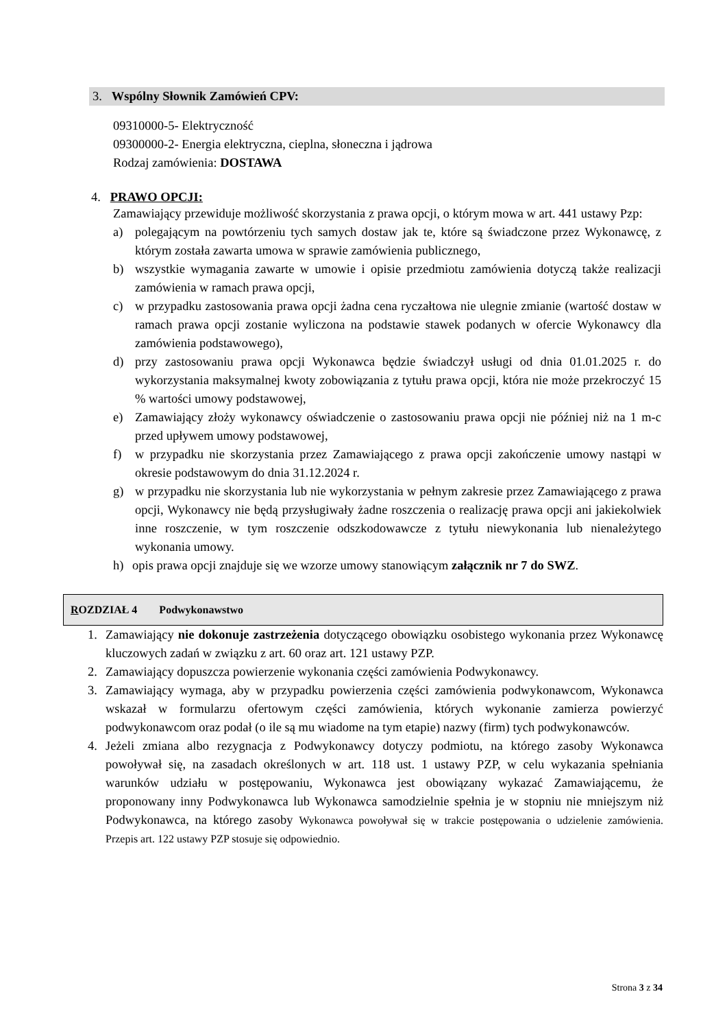3. Wspólny Słownik Zamówień CPV:
09310000-5- Elektryczność
09300000-2- Energia elektryczna, cieplna, słoneczna i jądrowa
Rodzaj zamówienia: DOSTAWA
4. PRAWO OPCJI:
Zamawiający przewiduje możliwość skorzystania z prawa opcji, o którym mowa w art. 441 ustawy Pzp:
a) polegającym na powtórzeniu tych samych dostaw jak te, które są świadczone przez Wykonawcę, z którym została zawarta umowa w sprawie zamówienia publicznego,
b) wszystkie wymagania zawarte w umowie i opisie przedmiotu zamówienia dotyczą także realizacji zamówienia w ramach prawa opcji,
c) w przypadku zastosowania prawa opcji żadna cena ryczałtowa nie ulegnie zmianie (wartość dostaw w ramach prawa opcji zostanie wyliczona na podstawie stawek podanych w ofercie Wykonawcy dla zamówienia podstawowego),
d) przy zastosowaniu prawa opcji Wykonawca będzie świadczył usługi od dnia 01.01.2025 r. do wykorzystania maksymalnej kwoty zobowiązania z tytułu prawa opcji, która nie może przekroczyć 15 % wartości umowy podstawowej,
e) Zamawiający złoży wykonawcy oświadczenie o zastosowaniu prawa opcji nie później niż na 1 m-c przed upływem umowy podstawowej,
f) w przypadku nie skorzystania przez Zamawiającego z prawa opcji zakończenie umowy nastąpi w okresie podstawowym do dnia 31.12.2024 r.
g) w przypadku nie skorzystania lub nie wykorzystania w pełnym zakresie przez Zamawiającego z prawa opcji, Wykonawcy nie będą przysługiwały żadne roszczenia o realizację prawa opcji ani jakiekolwiek inne roszczenie, w tym roszczenie odszkodowawcze z tytułu niewykonania lub nienależytego wykonania umowy.
h) opis prawa opcji znajduje się we wzorze umowy stanowiącym załącznik nr 7 do SWZ.
ROZDZIAŁ 4 Podwykonawstwo
1. Zamawiający nie dokonuje zastrzeżenia dotyczącego obowiązku osobistego wykonania przez Wykonawcę kluczowych zadań w związku z art. 60 oraz art. 121 ustawy PZP.
2. Zamawiający dopuszcza powierzenie wykonania części zamówienia Podwykonawcy.
3. Zamawiający wymaga, aby w przypadku powierzenia części zamówienia podwykonawcom, Wykonawca wskazał w formularzu ofertowym części zamówienia, których wykonanie zamierza powierzyć podwykonawcom oraz podał (o ile są mu wiadome na tym etapie) nazwy (firm) tych podwykonawców.
4. Jeżeli zmiana albo rezygnacja z Podwykonawcy dotyczy podmiotu, na którego zasoby Wykonawca powoływał się, na zasadach określonych w art. 118 ust. 1 ustawy PZP, w celu wykazania spełniania warunków udziału w postępowaniu, Wykonawca jest obowiązany wykazać Zamawiającemu, że proponowany inny Podwykonawca lub Wykonawca samodzielnie spełnia je w stopniu nie mniejszym niż Podwykonawca, na którego zasoby Wykonawca powoływał się w trakcie postępowania o udzielenie zamówienia. Przepis art. 122 ustawy PZP stosuje się odpowiednio.
Strona 3 z 34